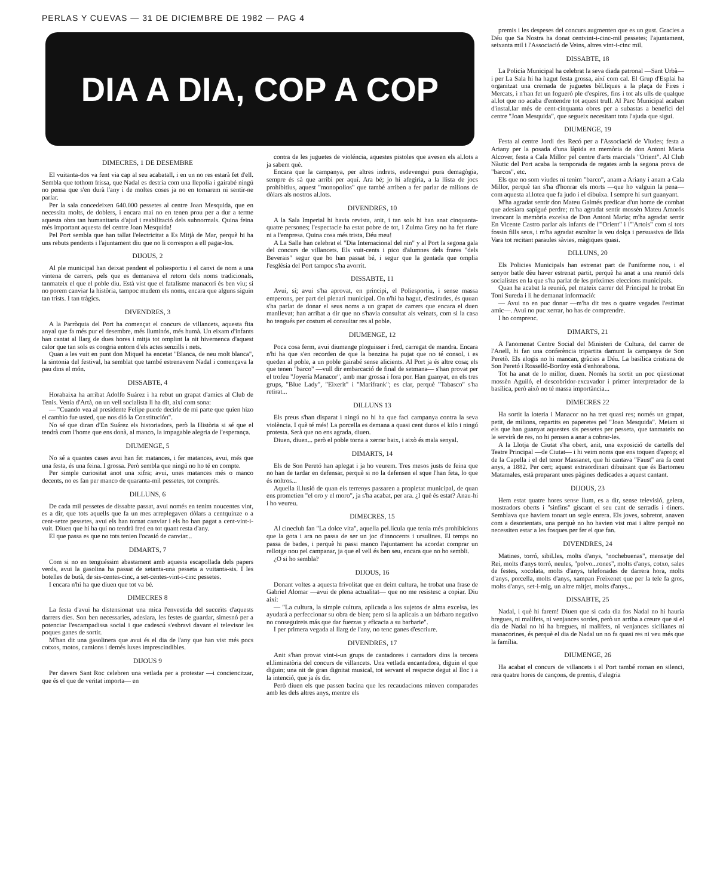PERLAS Y CUEVAS — 31 DE DICIEMBRE DE 1982 — PAG 4
DIA A DIA, COP A COP
DIMECRES, 1 DE DESEMBRE
El vuitanta-dos va fent via cap al seu acabatall, i en un no res estarà fet d'ell. Sembla que tothom frissa, que Nadal es destria com una llepolia i gairabé ningú no pensa que s'en durà l'any i de moltes coses ja no en tornarem ni sentir-ne parlar.
Per la sala concedeixen 640.000 pessetes al centre Joan Mesquida, que en necessita molts, de doblers, i encara mai no en tenen prou per a dur a terme aquesta obra tan humanitaria d'ajud i reabilitació dels subnormals. Quina feina més important aquesta del centre Joan Mesquida!
Pel Port sembla que han tallat l'electricitat a Es Mitjà de Mar, perquè hi ha uns rebuts pendents i l'ajuntament diu que no li correspon a ell pagar-los.
DIJOUS, 2
Al ple municipal han deixat pendent el poliesportiu i el canvi de nom a una vintena de carrers, pels que es demanava el retorn dels noms tradicionals, tanmateix el que el poble diu. Està vist que el fatalisme manacorí és ben viu; si no porem canviar la història, tampoc mudem els noms, encara que alguns siguin tan trists. I tan tràgics.
DIVENDRES, 3
A la Parròquia del Port ha començat el concurs de villancets, aquesta fita anyal que fa més pur el desembre, més lluminós, més humà. Un eixam d'infants han cantat al llarg de dues hores i mitja tot omplint la nit hivernenca d'aquest calor que tan sols es congria entorn d'els actes senzills i nets.
Quan a les vuit en punt don Miquel ha encetat "Blanca, de neu molt blanca", la sintonia del festival, ha semblat que també estrenavem Nadal i començava la pau dins el món.
DISSABTE, 4
Horabaixa ha arribat Adolfo Suárez i ha rebut un grapat d'amics al Club de Tenis. Venia d'Artà, on un vell socialista li ha dit, així com sona:
— "Cuando vea al presidente Felipe puede decirle de mi parte que quien hizo el cambio fue usted, que nos dió la Constitución".
No sé que diran d'En Suárez els historiadors, però la Història si sé que el tendrà com l'home que ens donà, al manco, la impagable alegria de l'esperança.
DIUMENGE, 5
No sé a quantes cases avui han fet matances, i fer matances, avui, més que una festa, és una feina. I grossa. Però sembla que ningú no ho té en compte.
Per simple curiositat anot una xifra; avui, unes matances més o manco decents, no es fan per manco de quaranta-mil pessetes, tot comprés.
DILLUNS, 6
De cada mil pessetes de dissabte passat, avui només en tenim noucentes vint, es a dir, que tots aquells que fa un mes arreplegaven dòlars a centquinze o a cent-setze pessetes, avui els han tornat canviar i els ho han pagat a cent-vint-i-vuit. Diuen que hi ha qui no tendrà fred en tot quant resta d'any.
El que passa es que no tots tenien l'ocasió de canviar...
DIMARTS, 7
Com si no en tenguéssim abastament amb aquesta escapollada dels papers verds, avui la gasolina ha passat de setanta-una pesseta a vuitanta-sis. I les botelles de butà, de sis-centes-cinc, a set-centes-vint-i-cinc pessetes.
I encara n'hi ha que diuen que tot va bé.
DIMECRES 8
La festa d'avui ha distensionat una mica l'envestida del succeïts d'aquests darrers dies. Son ben necessaries, adesiara, les festes de guardar, simesnó per a potenciar l'escampadissa social i que cadescú s'esbravi davant el televisor les poques ganes de sortir.
M'han dit una gasolinera que avui és el dia de l'any que han vist més pocs cotxos, motos, camions i demés luxes imprescindibles.
DIJOUS 9
Per davers Sant Roc celebren una vetlada per a protestar —i conciencitzar, que és el que de veritat importa— en
contra de les juguetes de violéncia, aquestes pistoles que avesen els al.lots a ja sabem què.
Encara que la campanya, per altres indrets, esdevengui pura demagògia, sempre és sà que arribi per aquí. Ara bé; jo hi afegiria, a la llista de jocs prohibitius, aquest "monopolios" que també arriben a fer parlar de milions de dòlars als nostros al.lots.
DIVENDRES, 10
A la Sala Imperial hi havia revista, anit, i tan sols hi han anat cinquanta-quatre persones; l'espectacle ha estat pobre de tot, i Zulma Grey no ha fet riure ni a l'empresa. Quina cosa més trista, Déu meu!
A La Salle han celebrat el "Dia Internacional del nin" y al Port la segona gala del concurs de villancets. Els vuit-cents i pico d'alumnes dels frares "dels Beverais" segur que ho han passat bé, i segur que la gentada que omplia l'església del Port tampoc s'ha avorrit.
DISSABTE, 11
Avui, sí; avui s'ha aprovat, en principi, el Poliesportiu, i sense massa emperons, per part del plenari municipal. On n'hi ha hagut, d'estirades, és quuan s'ha parlat de donar el seus noms a un grapat de carrers que encara el duen manllevat; han arribat a dir que no s'havia consultat als veinats, com si la casa ho tengués per costum el consultar res al poble.
DIUMENGE, 12
Poca cosa ferm, avui diumenge ploguisser i fred, carregat de mandra. Encara n'hi ha que s'en recorden de que la benzina ha pujat que no té consol, i es queden al poble, a un poble gairabé sense alicients. Al Port ja és altre cosa; els que tenen "barco" —vull dir embarcació de final de setmana— s'han provat per el trofeu "Joyería Manacor", amb mar grossa i fora por. Han guanyat, en els tres grups, "Blue Lady", "Eixerit" i "Marifrank"; es clar, perquè "Tabasco" s'ha retirat...
DILLUNS 13
Els preus s'han disparat i ningú no hi ha que faci campanya contra la seva violència. I què té més! La porcella es demana a quasi cent duros el kilo i ningú protesta. Serà que no ens agrada, diuen.
Diuen, diuen... però el poble torna a xerrar baix, i això és mala senyal.
DIMARTS, 14
Els de Son Peretó han aplegat i ja ho veurem. Tres mesos justs de feina que no han de tardar en defensar, perquè si no la defensen el sque l'han feta, lo que és noltros...
Aquella il.lusió de quan els terrenys passaren a propietat municipal, de quan ens prometien "el oro y el moro", ja s'ha acabat, per ara. ¿I què és estat? Anau-hi i ho veureu.
DIMECRES, 15
Al cineclub fan "La dolce vita", aquella pel.lícula que tenia més prohibicions que la gota i ara no passa de ser un joc d'innocents i ursulines. El temps no passa de bades, i perquè hi passi manco l'ajuntament ha acordat comprar un rellotge nou pel campanar, ja que el vell és ben seu, encara que no ho sembli.
¿O si ho sembla?
DIJOUS, 16
Donant voltes a aquesta frivolitat que en deim cultura, he trobat una frase de Gabriel Alomar —avui de plena actualitat— que no me resistesc a copiar. Diu així:
— "La cultura, la simple cultura, aplicada a los sujetos de alma excelsa, les ayudará a perfeccionar su obra de bien; pero si la aplicais a un bárbaro negativo no conseguireis más que dar fuerzas y eficacia a su barbarie".
I per primera vegada al llarg de l'any, no tenc ganes d'escriure.
DIVENDRES, 17
Anit s'han provat vint-i-un grups de cantadores i cantadors dins la tercera el.liminatòria del concurs de villancets. Una vetlada encantadora, diguin el que diguin; una nit de gran dignitat musical, tot servant el respecte degut al lloc i a la intenció, que ja és dir.
Però diuen els que passen bacina que les recaudacions minven comparades amb les dels altres anys, mentre els
premis i les despeses del concurs augmenten que es un gust. Gracies a Déu que Sa Nostra ha donat centvint-i-cinc-mil pessetes; l'ajuntament, seixanta mil i l'Associació de Veins, altres vint-i-cinc mil.
DISSABTE, 18
La Policía Municipal ha celebrat la seva diada patronal —Sant Urbà— i per La Sala hi ha hagut festa grossa, així com cal. El Grup d'Esplai ha organitzat una cremada de juguetes bèl.liques a la plaça de Fires i Mercats, i n'han fet un fogueró ple d'espires, fins i tot als ulls de qualque al.lot que no acaba d'entendre tot aquest trull. Al Parc Municipal acaban d'instal.lar més de cent-cinquanta obres per a subastas a benefici del centre "Joan Mesquida", que segueix necesitant tota l'ajuda que sigui.
DIUMENGE, 19
Festa al centre Jordi des Recó per a l'Associació de Viudes; festa a Ariany per la posada d'una làpida en memòria de don Antoni Maria Alcover, festa a Cala Millor pel centre d'arts marcials "Orient". Al Club Nàutic del Port acaba la temporada de regates amb la segona prova de "barcos", etc.
Els que no som viudes ni tenim "barco", anam a Ariany i anam a Cala Millor, perquè tan s'ha d'honrar els morts —que ho valguin la pena— com aquesta al.lotea que fa judo i el dibuixa. I sempre hi surt guanyant.
M'ha agradat sentir don Mateu Galmés predicar d'un home de combat que adesiara sapigué perdre; m'ha agradat sentir mossèn Mateu Amorós invocant la memòria excelsa de Don Antoni Maria; m'ha agradat sentir En Vicente Castro parlar als infants de l'"Orient" i l'"Artois" com si tots fossin fills seus, i m'ha agradat escoltar la veu dolça i persuasiva de Ilda Vara tot recitant paraules sàvies, màgiques quasi.
DILLUNS, 20
Els Policies Municipals han estrenat part de l'uniforme nou, i el senyor batle dèu haver estrenat partit, perquè ha anat a una reunió dels socialistes en la que s'ha parlat de les pròximes eleccions municipals.
Quan ha acabat la reunió, pel mateix carrer del Principal he trobat En Toni Sureda i li he demanat informació:
— Avui no en puc donar —m'ha dit tres o quatre vegades l'estimat amic—. Avui no puc xerrar, ho has de comprendre.
I ho comprenc.
DIMARTS, 21
A l'anomenat Centre Social del Ministeri de Cultura, del carrer de l'Anell, hi fan una conferència tripartita damunt la campanya de Son Peretò. Els elogis no hi mancan, gràcies a Déu. La basílica cristiana de Son Peretó i Rosselló-Bordoy està d'enhorabona.
Tot ha anat de lo millor, diuen. Només ha sortit un poc qüestionat mossèn Aguiló, el descobridor-excavador i primer interpretador de la basílica, però això no té massa importància...
DIMECRES 22
Ha sortit la loteria i Manacor no ha tret quasi res; només un grapat, petit, de milions, repartits en paperetes pel "Joan Mesquida". Meiam si els que han guanyat aquestes sis pessetes per pesseta, que tanmateix no le servirà de res, no hi pensen a anar a cobrar-les.
A la Llotja de Ciutat s'ha obert, anit, una exposició de cartells del Teatre Principal —de Ciutat— i hi veim noms que ens toquen d'aprop; el de la Capella i el del tenor Massanet, que hi cantava "Faust" ara fa cent anys, a 1882. Per cert; aquest extraordinari dibuixant que és Bartomeu Matamales, està preparant unes pàgines dedicades a aquest cantant.
DIJOUS, 23
Hem estat quatre hores sense llum, es a dir, sense televisió, gelera, mostradors oberts i "sinfins" giscant el seu cant de serradís i diners. Semblava que haviem tonart un segle enrera. Els joves, sobretot, anaven com a desorientats, una perquè no ho havien vist mai i altre perquè no necessiten estar a les fosques per fer el que fan.
DIVENDRES, 24
Matines, torró, sibil.les, molts d'anys, "nochebuenas", mensatje del Rei, molts d'anys torró, neules, "polvo...rones", molts d'anys, cotxo, sales de festes, xocolata, molts d'anys, telefonades de darrera hora, molts d'anys, porcella, molts d'anys, xampan Freixenet que per la tele fa gros, molts d'anys, set-i-mig, un altre mitjet, molts d'anys...
DISSABTE, 25
Nadal, i què hi farem! Diuen que si cada dia fos Nadal no hi hauria bregues, ni malifets, ni venjances sordes, però un arriba a creure que si el dia de Nadal no hi ha bregues, ni malifets, ni venjances sicilianes ni manacorines, és perquè el dia de Nadal un no fa quasi res ni veu més que la família.
DIUMENGE, 26
Ha acabat el concurs de villancets i el Port també roman en silenci, rera quatre hores de cançons, de premis, d'alegria